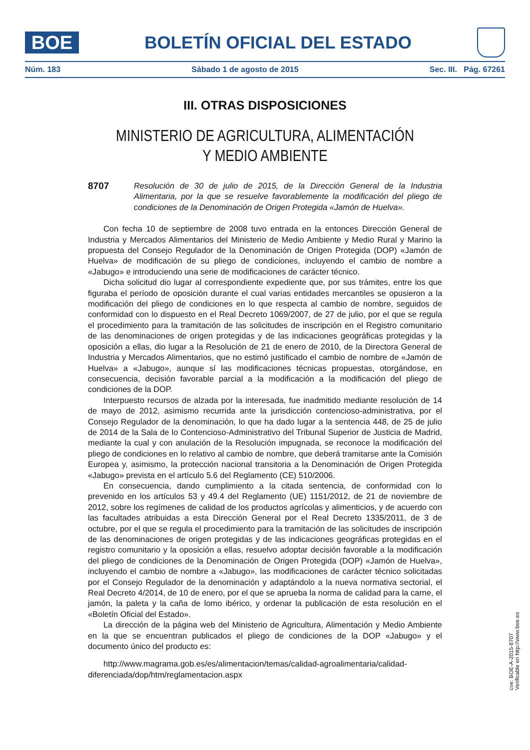BOE
BOLETÍN OFICIAL DEL ESTADO
Núm. 183 Sábado 1 de agosto de 2015 Sec. III. Pág. 67261
III. OTRAS DISPOSICIONES
MINISTERIO DE AGRICULTURA, ALIMENTACIÓN
Y MEDIO AMBIENTE
8707 Resolución de 30 de julio de 2015, de la Dirección General de la Industria Alimentaria, por la que se resuelve favorablemente la modificación del pliego de condiciones de la Denominación de Origen Protegida «Jamón de Huelva».
Con fecha 10 de septiembre de 2008 tuvo entrada en la entonces Dirección General de Industria y Mercados Alimentarios del Ministerio de Medio Ambiente y Medio Rural y Marino la propuesta del Consejo Regulador de la Denominación de Origen Protegida (DOP) «Jamón de Huelva» de modificación de su pliego de condiciones, incluyendo el cambio de nombre a «Jabugo» e introduciendo una serie de modificaciones de carácter técnico.
Dicha solicitud dio lugar al correspondiente expediente que, por sus trámites, entre los que figuraba el período de oposición durante el cual varias entidades mercantiles se opusieron a la modificación del pliego de condiciones en lo que respecta al cambio de nombre, seguidos de conformidad con lo dispuesto en el Real Decreto 1069/2007, de 27 de julio, por el que se regula el procedimiento para la tramitación de las solicitudes de inscripción en el Registro comunitario de las denominaciones de origen protegidas y de las indicaciones geográficas protegidas y la oposición a ellas, dio lugar a la Resolución de 21 de enero de 2010, de la Directora General de Industria y Mercados Alimentarios, que no estimó justificado el cambio de nombre de «Jamón de Huelva» a «Jabugo», aunque sí las modificaciones técnicas propuestas, otorgándose, en consecuencia, decisión favorable parcial a la modificación a la modificación del pliego de condiciones de la DOP.
Interpuesto recursos de alzada por la interesada, fue inadmitido mediante resolución de 14 de mayo de 2012, asimismo recurrida ante la jurisdicción contencioso-administrativa, por el Consejo Regulador de la denominación, lo que ha dado lugar a la sentencia 448, de 25 de julio de 2014 de la Sala de lo Contencioso-Administrativo del Tribunal Superior de Justicia de Madrid, mediante la cual y con anulación de la Resolución impugnada, se reconoce la modificación del pliego de condiciones en lo relativo al cambio de nombre, que deberá tramitarse ante la Comisión Europea y, asimismo, la protección nacional transitoria a la Denominación de Origen Protegida «Jabugo» prevista en el artículo 5.6 del Reglamento (CE) 510/2006.
En consecuencia, dando cumplimiento a la citada sentencia, de conformidad con lo prevenido en los artículos 53 y 49.4 del Reglamento (UE) 1151/2012, de 21 de noviembre de 2012, sobre los regímenes de calidad de los productos agrícolas y alimenticios, y de acuerdo con las facultades atribuidas a esta Dirección General por el Real Decreto 1335/2011, de 3 de octubre, por el que se regula el procedimiento para la tramitación de las solicitudes de inscripción de las denominaciones de origen protegidas y de las indicaciones geográficas protegidas en el registro comunitario y la oposición a ellas, resuelvo adoptar decisión favorable a la modificación del pliego de condiciones de la Denominación de Origen Protegida (DOP) «Jamón de Huelva», incluyendo el cambio de nombre a «Jabugo», las modificaciones de carácter técnico solicitadas por el Consejo Regulador de la denominación y adaptándolo a la nueva normativa sectorial, el Real Decreto 4/2014, de 10 de enero, por el que se aprueba la norma de calidad para la carne, el jamón, la paleta y la caña de lomo ibérico, y ordenar la publicación de esta resolución en el «Boletín Oficial del Estado».
La dirección de la página web del Ministerio de Agricultura, Alimentación y Medio Ambiente en la que se encuentran publicados el pliego de condiciones de la DOP «Jabugo» y el documento único del producto es:
http://www.magrama.gob.es/es/alimentacion/temas/calidad-agroalimentaria/calidad-diferenciada/dop/htm/reglamentacion.aspx
cve: BOE-A-2015-8707
Verificable en http://www.boe.es